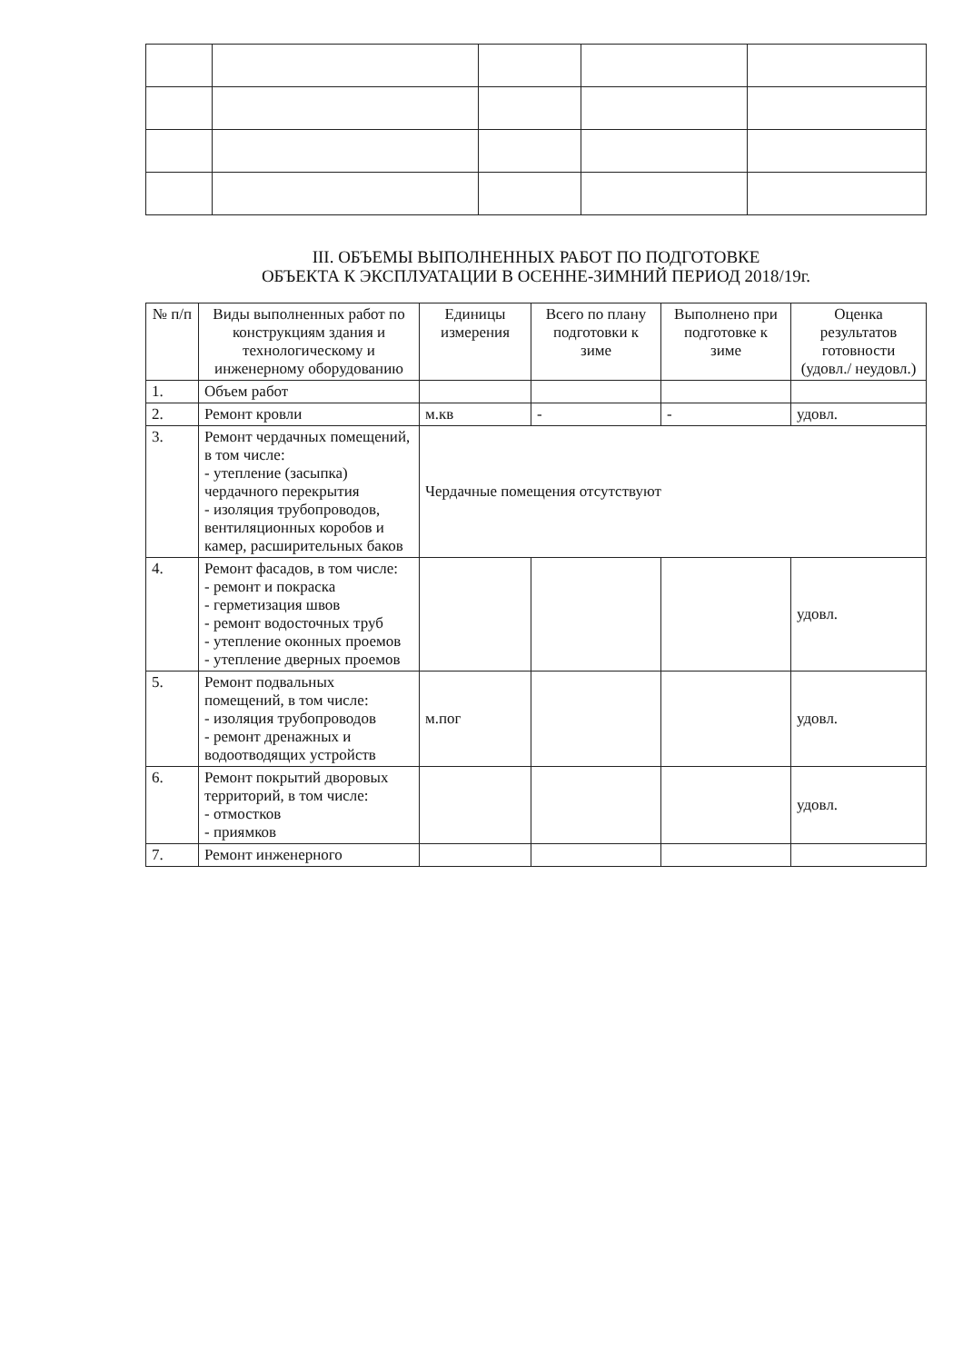III. ОБЪЕМЫ ВЫПОЛНЕННЫХ РАБОТ ПО ПОДГОТОВКЕ
ОБЪЕКТА К ЭКСПЛУАТАЦИИ В ОСЕННЕ-ЗИМНИЙ ПЕРИОД 2018/19г.
| № п/п | Виды выполненных работ по конструкциям здания и технологическому и инженерному оборудованию | Единицы измерения | Всего по плану подготовки к зиме | Выполнено при подготовке к зиме | Оценка результатов готовности (удовл./ неудовл.) |
| --- | --- | --- | --- | --- | --- |
| 1. | Объем работ | | | | |
| 2. | Ремонт кровли | м.кв | - | - | удовл. |
| 3. | Ремонт чердачных помещений, в том числе: - утепление (засыпка) чердачного перекрытия - изоляция трубопроводов, вентиляционных коробов и камер, расширительных баков | Чердачные помещения отсутствуют | | | |
| 4. | Ремонт фасадов, в том числе: - ремонт и покраска - герметизация швов - ремонт водосточных труб - утепление оконных проемов - утепление дверных проемов | | | | удовл. |
| 5. | Ремонт подвальных помещений, в том числе: - изоляция трубопроводов - ремонт дренажных и водоотводящих устройств | м.пог | | | удовл. |
| 6. | Ремонт покрытий дворовых территорий, в том числе: - отмостков - приямков | | | | удовл. |
| 7. | Ремонт инженерного | | | | |